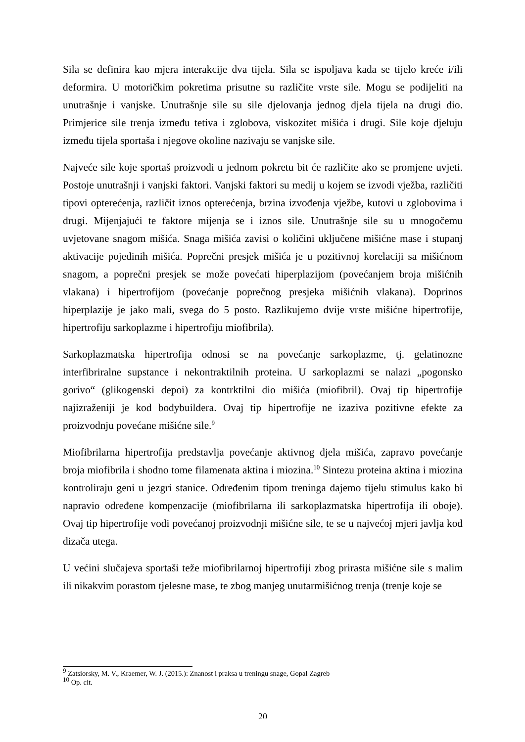Sila se definira kao mjera interakcije dva tijela. Sila se ispoljava kada se tijelo kreće i/ili deformira. U motoričkim pokretima prisutne su različite vrste sile. Mogu se podijeliti na unutrašnje i vanjske. Unutrašnje sile su sile djelovanja jednog djela tijela na drugi dio. Primjerice sile trenja između tetiva i zglobova, viskozitet mišića i drugi. Sile koje djeluju između tijela sportaša i njegove okoline nazivaju se vanjske sile.
Najveće sile koje sportaš proizvodi u jednom pokretu bit će različite ako se promjene uvjeti. Postoje unutrašnji i vanjski faktori. Vanjski faktori su medij u kojem se izvodi vježba, različiti tipovi opterećenja, različit iznos opterećenja, brzina izvođenja vježbe, kutovi u zglobovima i drugi. Mijenjajući te faktore mijenja se i iznos sile. Unutrašnje sile su u mnogočemu uvjetovane snagom mišića. Snaga mišića zavisi o količini uključene mišićne mase i stupanj aktivacije pojedinih mišića. Poprečni presjek mišića je u pozitivnoj korelaciji sa mišićnom snagom, a poprečni presjek se može povećati hiperplazijom (povećanjem broja mišićnih vlakana) i hipertrofijom (povećanje poprečnog presjeka mišićnih vlakana). Doprinos hiperplazije je jako mali, svega do 5 posto. Razlikujemo dvije vrste mišićne hipertrofije, hipertrofiju sarkoplazme i hipertrofiju miofibrila).
Sarkoplazmatska hipertrofija odnosi se na povećanje sarkoplazme, tj. gelatinozne interfibriralne supstance i nekontraktilnih proteina. U sarkoplazmi se nalazi „pogonsko gorivo“ (glikogenski depoi) za kontrktilni dio mišića (miofibril). Ovaj tip hipertrofije najizraženiji je kod bodybuildera. Ovaj tip hipertrofije ne izaziva pozitivne efekte za proizvodnju povećane mišićne sile.<sup>9</sup>
Miofibrilarna hipertrofija predstavlja povećanje aktivnog djela mišića, zapravo povećanje broja miofibrila i shodno tome filamenata aktina i miozina.<sup>10</sup> Sintezu proteina aktina i miozina kontroliraju geni u jezgri stanice. Određenim tipom treninga dajemo tijelu stimulus kako bi napravio određene kompenzacije (miofibrilarna ili sarkoplazmatska hipertrofija ili oboje). Ovaj tip hipertrofije vodi povećanoj proizvodnji mišićne sile, te se u najvećoj mjeri javlja kod dizača utega.
U većini slučajeva sportaši teže miofibrilarnoj hipertrofiji zbog prirasta mišićne sile s malim ili nikakvim porastom tjelesne mase, te zbog manjeg unutarmišićnog trenja (trenje koje se
<sup>9</sup> Zatsiorsky, M. V., Kraemer, W. J. (2015.): Znanost i praksa u treningu snage, Gopal Zagreb
<sup>10</sup> Op. cit.
20